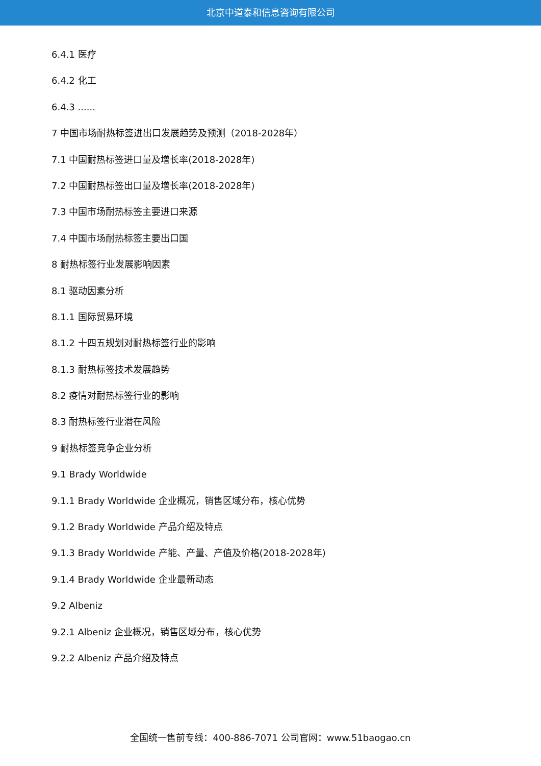北京中道泰和信息咨询有限公司
6.4.1 医疗
6.4.2 化工
6.4.3 ......
7 中国市场耐热标签进出口发展趋势及预测（2018-2028年）
7.1 中国耐热标签进口量及增长率(2018-2028年)
7.2 中国耐热标签出口量及增长率(2018-2028年)
7.3 中国市场耐热标签主要进口来源
7.4 中国市场耐热标签主要出口国
8 耐热标签行业发展影响因素
8.1 驱动因素分析
8.1.1 国际贸易环境
8.1.2 十四五规划对耐热标签行业的影响
8.1.3 耐热标签技术发展趋势
8.2 疫情对耐热标签行业的影响
8.3 耐热标签行业潜在风险
9 耐热标签竞争企业分析
9.1 Brady Worldwide
9.1.1 Brady Worldwide 企业概况，销售区域分布，核心优势
9.1.2 Brady Worldwide 产品介绍及特点
9.1.3 Brady Worldwide 产能、产量、产值及价格(2018-2028年)
9.1.4 Brady Worldwide 企业最新动态
9.2 Albeniz
9.2.1 Albeniz 企业概况，销售区域分布，核心优势
9.2.2 Albeniz 产品介绍及特点
全国统一售前专线：400-886-7071 公司官网：www.51baogao.cn